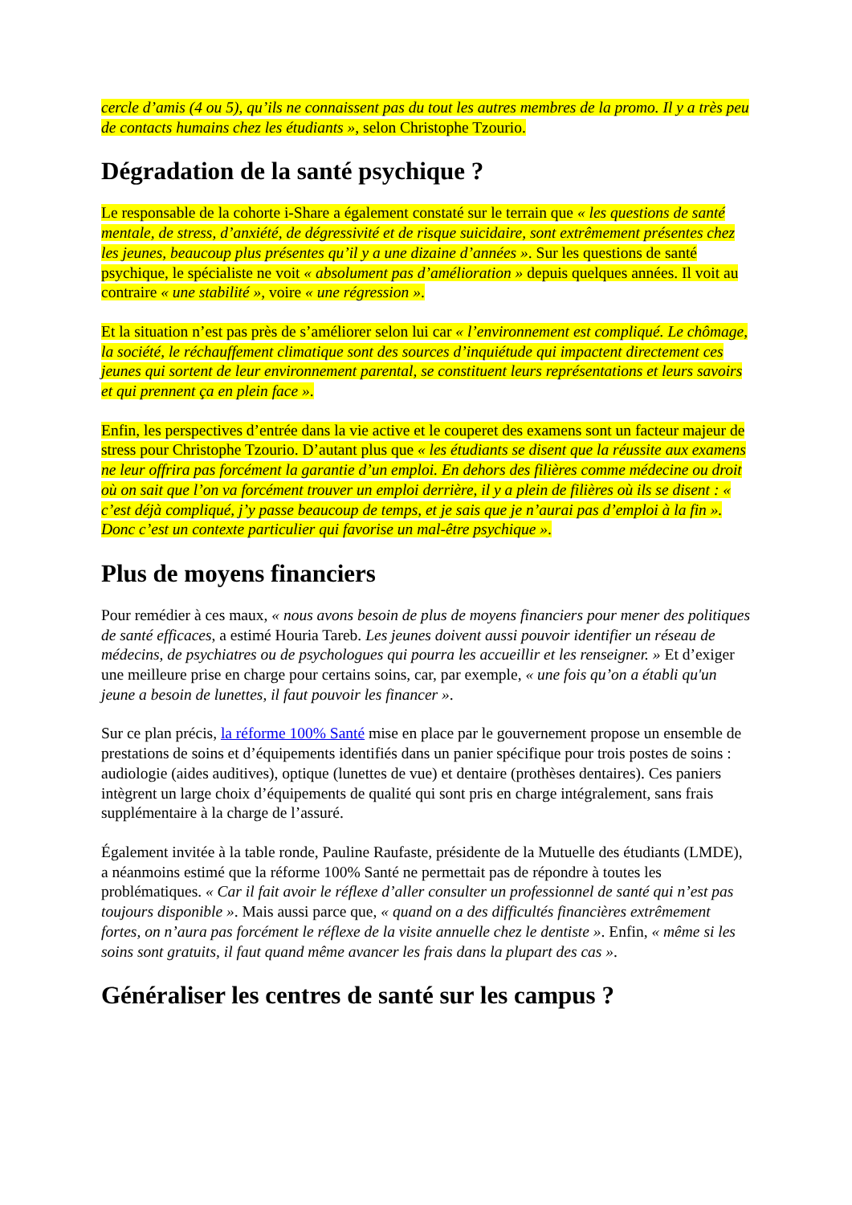cercle d’amis (4 ou 5), qu’ils ne connaissent pas du tout les autres membres de la promo. Il y a très peu de contacts humains chez les étudiants », selon Christophe Tzourio.
Dégradation de la santé psychique ?
Le responsable de la cohorte i-Share a également constaté sur le terrain que « les questions de santé mentale, de stress, d’anxiété, de dégressivité et de risque suicidaire, sont extrêmement présentes chez les jeunes, beaucoup plus présentes qu’il y a une dizaine d’années ». Sur les questions de santé psychique, le spécialiste ne voit « absolument pas d’amélioration » depuis quelques années. Il voit au contraire « une stabilité », voire « une régression ».
Et la situation n’est pas près de s’améliorer selon lui car « l’environnement est compliqué. Le chômage, la société, le réchauffement climatique sont des sources d’inquiétude qui impactent directement ces jeunes qui sortent de leur environnement parental, se constituent leurs représentations et leurs savoirs et qui prennent ça en plein face ».
Enfin, les perspectives d’entrée dans la vie active et le couperet des examens sont un facteur majeur de stress pour Christophe Tzourio. D’autant plus que « les étudiants se disent que la réussite aux examens ne leur offrira pas forcément la garantie d’un emploi. En dehors des filières comme médecine ou droit où on sait que l’on va forcément trouver un emploi derrière, il y a plein de filières où ils se disent : « c’est déjà compliqué, j’y passe beaucoup de temps, et je sais que je n’aurai pas d’emploi à la fin ». Donc c’est un contexte particulier qui favorise un mal-être psychique ».
Plus de moyens financiers
Pour remédier à ces maux, « nous avons besoin de plus de moyens financiers pour mener des politiques de santé efficaces, a estimé Houria Tareb. Les jeunes doivent aussi pouvoir identifier un réseau de médecins, de psychiatres ou de psychologues qui pourra les accueillir et les renseigner. » Et d’exiger une meilleure prise en charge pour certains soins, car, par exemple, « une fois qu’on a établi qu'un jeune a besoin de lunettes, il faut pouvoir les financer ».
Sur ce plan précis, la réforme 100% Santé mise en place par le gouvernement propose un ensemble de prestations de soins et d’équipements identifiés dans un panier spécifique pour trois postes de soins : audiologie (aides auditives), optique (lunettes de vue) et dentaire (prothèses dentaires). Ces paniers intègrent un large choix d’équipements de qualité qui sont pris en charge intégralement, sans frais supplémentaire à la charge de l’assuré.
Également invitée à la table ronde, Pauline Raufaste, présidente de la Mutuelle des étudiants (LMDE), a néanmoins estimé que la réforme 100% Santé ne permettait pas de répondre à toutes les problématiques. « Car il fait avoir le réflexe d’aller consulter un professionnel de santé qui n’est pas toujours disponible ». Mais aussi parce que, « quand on a des difficultés financières extrêmement fortes, on n’aura pas forcément le réflexe de la visite annuelle chez le dentiste ». Enfin, « même si les soins sont gratuits, il faut quand même avancer les frais dans la plupart des cas ».
Généraliser les centres de santé sur les campus ?